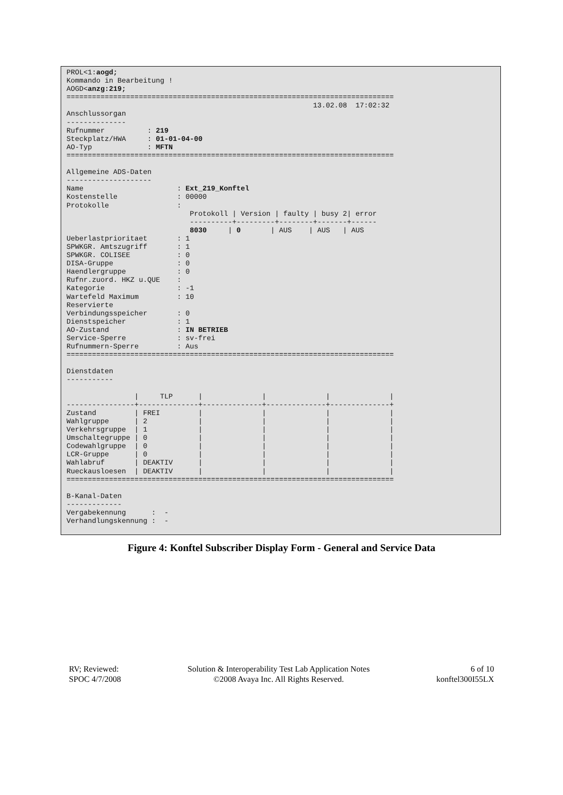PROL<1:aogd;
Kommando in Bearbeitung !
AOGD<anzg:219;
=============================================================================
                                                          13.02.08  17:02:32
Anschlussorgan
--------------
Rufnummer          : 219
Steckplatz/HWA     : 01-01-04-00
AO-Typ             : MFTN
=============================================================================

Allgemeine ADS-Daten
--------------------
Name                      : Ext_219_Konftel
Kostenstelle              : 00000
Protokolle                :
                             Protokoll | Version | faulty | busy 2| error
                             ----------+---------+--------+-------+------
                             8030     | 0       | AUS    | AUS   | AUS
Ueberlastprioritaet       : 1
SPWKGR. Amtszugriff       : 1
SPWKGR. COLISEE           : 0
DISA-Gruppe               : 0
Haendlergruppe            : 0
Rufnr.zuord. HKZ u.QUE    :
Kategorie                 : -1
Wartefeld Maximum         : 10
Reservierte
Verbindungsspeicher       : 0
Dienstspeicher            : 1
AO-Zustand                : IN BETRIEB
Service-Sperre            : sv-frei
Rufnummern-Sperre         : Aus
=============================================================================

Dienstdaten
-----------

                |     TLP      |              |              |              |
----------------+--------------+--------------+--------------+--------------+
Zustand         | FREI         |              |              |              |
Wahlgruppe      | 2            |              |              |              |
Verkehrsgruppe  | 1            |              |              |              |
Umschaltegruppe | 0            |              |              |              |
Codewahlgruppe  | 0            |              |              |              |
LCR-Gruppe      | 0            |              |              |              |
Wahlabruf       | DEAKTIV      |              |              |              |
Rueckausloesen  | DEAKTIV      |              |              |              |
=============================================================================

B-Kanal-Daten
-------------
Vergabekennung      :  -
Verhandlungskennung :  -
Figure 4: Konftel Subscriber Display Form - General and Service Data
RV; Reviewed:
SPOC 4/7/2008
Solution & Interoperability Test Lab Application Notes
©2008 Avaya Inc. All Rights Reserved.
6 of 10
konftel300I55LX